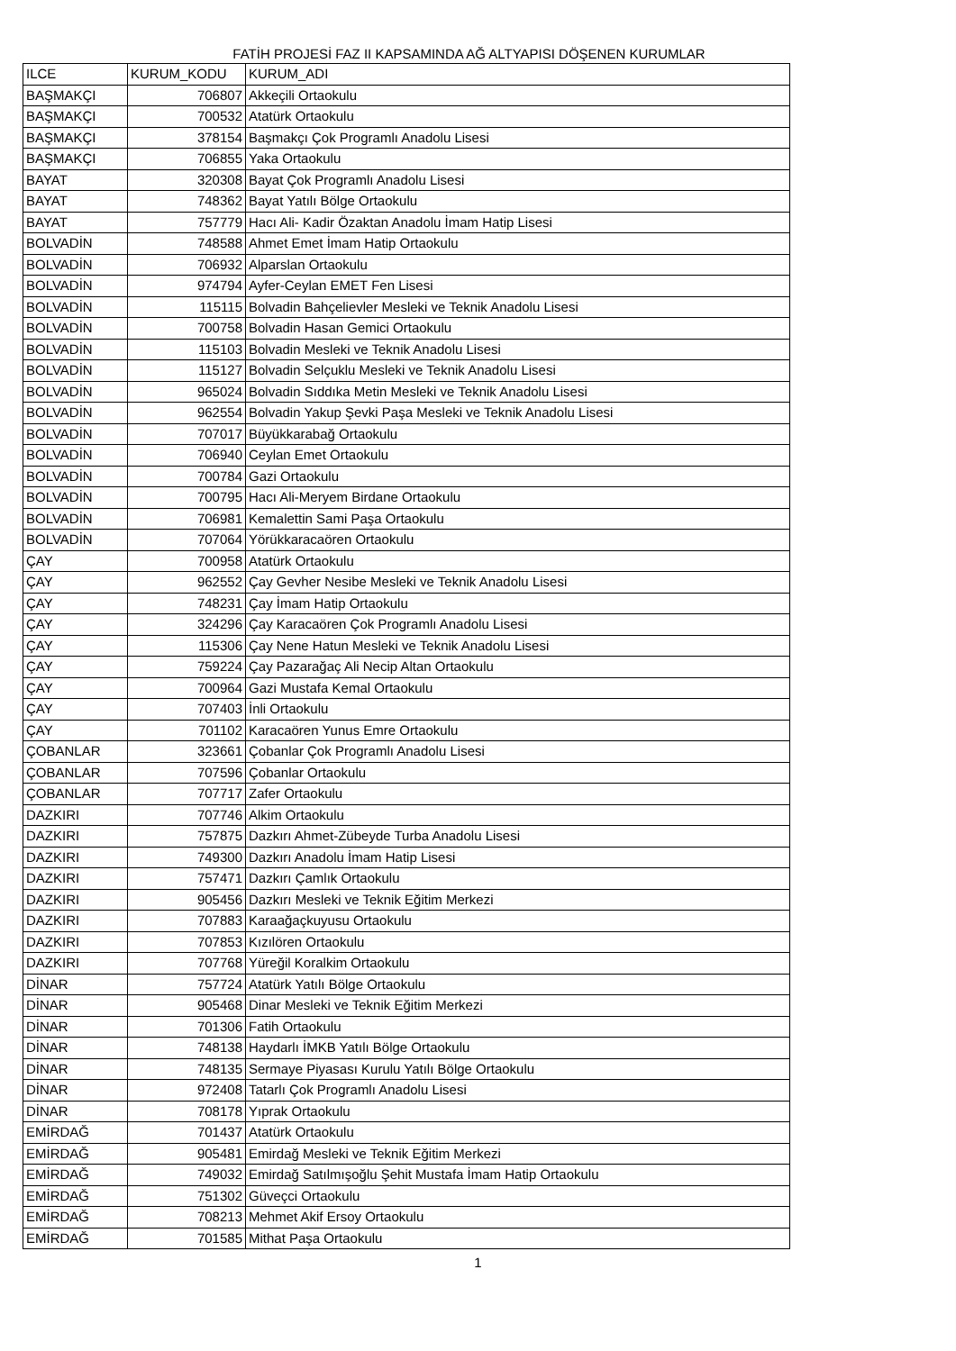FATİH PROJESİ FAZ II KAPSAMINDA AĞ ALTYAPISI DÖŞENEN KURUMLAR
| ILCE | KURUM_KODU | KURUM_ADI |
| BAŞMAKÇI | 706807 | Akkeçili Ortaokulu |
| BAŞMAKÇI | 700532 | Atatürk Ortaokulu |
| BAŞMAKÇI | 378154 | Başmakçı Çok Programlı Anadolu Lisesi |
| BAŞMAKÇI | 706855 | Yaka Ortaokulu |
| BAYAT | 320308 | Bayat Çok Programlı Anadolu Lisesi |
| BAYAT | 748362 | Bayat Yatılı Bölge Ortaokulu |
| BAYAT | 757779 | Hacı Ali- Kadir Özaktan Anadolu İmam Hatip Lisesi |
| BOLVADİN | 748588 | Ahmet Emet İmam Hatip Ortaokulu |
| BOLVADİN | 706932 | Alparslan Ortaokulu |
| BOLVADİN | 974794 | Ayfer-Ceylan EMET Fen Lisesi |
| BOLVADİN | 115115 | Bolvadin Bahçelievler Mesleki ve Teknik Anadolu Lisesi |
| BOLVADİN | 700758 | Bolvadin Hasan Gemici Ortaokulu |
| BOLVADİN | 115103 | Bolvadin Mesleki ve Teknik Anadolu Lisesi |
| BOLVADİN | 115127 | Bolvadin Selçuklu Mesleki ve Teknik Anadolu Lisesi |
| BOLVADİN | 965024 | Bolvadin Sıddıka Metin Mesleki ve Teknik Anadolu Lisesi |
| BOLVADİN | 962554 | Bolvadin Yakup Şevki Paşa Mesleki ve Teknik Anadolu Lisesi |
| BOLVADİN | 707017 | Büyükkarabağ Ortaokulu |
| BOLVADİN | 706940 | Ceylan Emet Ortaokulu |
| BOLVADİN | 700784 | Gazi Ortaokulu |
| BOLVADİN | 700795 | Hacı Ali-Meryem Birdane Ortaokulu |
| BOLVADİN | 706981 | Kemalettin Sami Paşa Ortaokulu |
| BOLVADİN | 707064 | Yörükkaracaören Ortaokulu |
| ÇAY | 700958 | Atatürk Ortaokulu |
| ÇAY | 962552 | Çay Gevher Nesibe Mesleki ve Teknik Anadolu Lisesi |
| ÇAY | 748231 | Çay İmam Hatip Ortaokulu |
| ÇAY | 324296 | Çay Karacaören Çok Programlı Anadolu Lisesi |
| ÇAY | 115306 | Çay Nene Hatun Mesleki ve Teknik Anadolu Lisesi |
| ÇAY | 759224 | Çay Pazarağaç Ali Necip Altan Ortaokulu |
| ÇAY | 700964 | Gazi Mustafa Kemal Ortaokulu |
| ÇAY | 707403 | İnli Ortaokulu |
| ÇAY | 701102 | Karacaören Yunus Emre Ortaokulu |
| ÇOBANLAR | 323661 | Çobanlar Çok Programlı Anadolu Lisesi |
| ÇOBANLAR | 707596 | Çobanlar Ortaokulu |
| ÇOBANLAR | 707717 | Zafer Ortaokulu |
| DAZKIRI | 707746 | Alkim Ortaokulu |
| DAZKIRI | 757875 | Dazkırı Ahmet-Zübeyde Turba Anadolu Lisesi |
| DAZKIRI | 749300 | Dazkırı Anadolu İmam Hatip Lisesi |
| DAZKIRI | 757471 | Dazkırı Çamlık Ortaokulu |
| DAZKIRI | 905456 | Dazkırı Mesleki ve Teknik Eğitim Merkezi |
| DAZKIRI | 707883 | Karaağaçkuyusu Ortaokulu |
| DAZKIRI | 707853 | Kızılören Ortaokulu |
| DAZKIRI | 707768 | Yüreğil Koralkim Ortaokulu |
| DİNAR | 757724 | Atatürk Yatılı Bölge Ortaokulu |
| DİNAR | 905468 | Dinar Mesleki ve Teknik Eğitim Merkezi |
| DİNAR | 701306 | Fatih Ortaokulu |
| DİNAR | 748138 | Haydarlı İMKB Yatılı Bölge Ortaokulu |
| DİNAR | 748135 | Sermaye Piyasası Kurulu Yatılı Bölge Ortaokulu |
| DİNAR | 972408 | Tatarlı Çok Programlı Anadolu Lisesi |
| DİNAR | 708178 | Yıprak Ortaokulu |
| EMİRDAĞ | 701437 | Atatürk Ortaokulu |
| EMİRDAĞ | 905481 | Emirdağ Mesleki ve Teknik Eğitim Merkezi |
| EMİRDAĞ | 749032 | Emirdağ Satılmışoğlu Şehit Mustafa İmam Hatip Ortaokulu |
| EMİRDAĞ | 751302 | Güveçci Ortaokulu |
| EMİRDAĞ | 708213 | Mehmet Akif Ersoy Ortaokulu |
| EMİRDAĞ | 701585 | Mithat Paşa Ortaokulu |
1